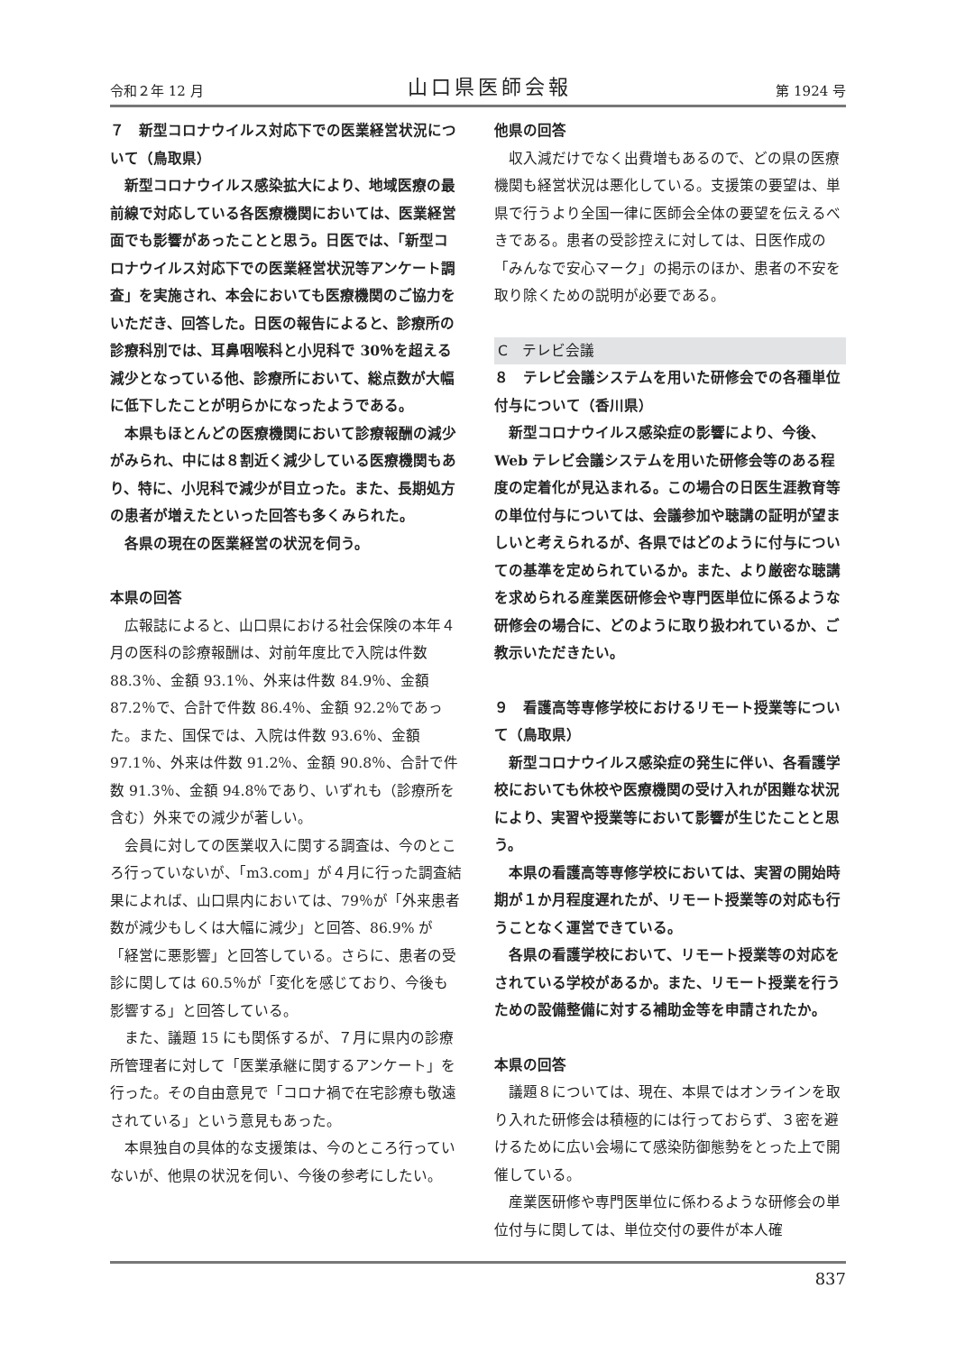令和２年 12 月 山口県医師会報 第 1924 号
７　新型コロナウイルス対応下での医業経営状況について（鳥取県）
新型コロナウイルス感染拡大により、地域医療の最前線で対応している各医療機関においては、医業経営面でも影響があったことと思う。日医では、「新型コロナウイルス対応下での医業経営状況等アンケート調査」を実施され、本会においても医療機関のご協力をいただき、回答した。日医の報告によると、診療所の診療科別では、耳鼻咽喉科と小児科で 30％を超える減少となっている他、診療所において、総点数が大幅に低下したことが明らかになったようである。
本県もほとんどの医療機関において診療報酬の減少がみられ、中には８割近く減少している医療機関もあり、特に、小児科で減少が目立った。また、長期処方の患者が増えたといった回答も多くみられた。
各県の現在の医業経営の状況を伺う。
本県の回答
広報誌によると、山口県における社会保険の本年４月の医科の診療報酬は、対前年度比で入院は件数 88.3％、金額 93.1％、外来は件数 84.9％、金額 87.2％で、合計で件数 86.4％、金額 92.2％であった。また、国保では、入院は件数 93.6％、金額 97.1％、外来は件数 91.2％、金額 90.8％、合計で件数 91.3％、金額 94.8％であり、いずれも（診療所を含む）外来での減少が著しい。
会員に対しての医業収入に関する調査は、今のところ行っていないが、「m3.com」が４月に行った調査結果によれば、山口県内においては、79％が「外来患者数が減少もしくは大幅に減少」と回答、86.9% が「経営に悪影響」と回答している。さらに、患者の受診に関しては 60.5％が「変化を感じており、今後も影響する」と回答している。
また、議題 15 にも関係するが、７月に県内の診療所管理者に対して「医業承継に関するアンケート」を行った。その自由意見で「コロナ禍で在宅診療も敬遠されている」という意見もあった。
本県独自の具体的な支援策は、今のところ行っていないが、他県の状況を伺い、今後の参考にしたい。
他県の回答
収入減だけでなく出費増もあるので、どの県の医療機関も経営状況は悪化している。支援策の要望は、単県で行うより全国一律に医師会全体の要望を伝えるべきである。患者の受診控えに対しては、日医作成の「みんなで安心マーク」の掲示のほか、患者の不安を取り除くための説明が必要である。
C　テレビ会議
８　テレビ会議システムを用いた研修会での各種単位付与について（香川県）
新型コロナウイルス感染症の影響により、今後、Web テレビ会議システムを用いた研修会等のある程度の定着化が見込まれる。この場合の日医生涯教育等の単位付与については、会議参加や聴講の証明が望ましいと考えられるが、各県ではどのように付与についての基準を定められているか。また、より厳密な聴講を求められる産業医研修会や専門医単位に係るような研修会の場合に、どのように取り扱われているか、ご教示いただきたい。
９　看護高等専修学校におけるリモート授業等について（鳥取県）
新型コロナウイルス感染症の発生に伴い、各看護学校においても休校や医療機関の受け入れが困難な状況により、実習や授業等において影響が生じたことと思う。
本県の看護高等専修学校においては、実習の開始時期が１か月程度遅れたが、リモート授業等の対応も行うことなく運営できている。
各県の看護学校において、リモート授業等の対応をされている学校があるか。また、リモート授業を行うための設備整備に対する補助金等を申請されたか。
本県の回答
議題８については、現在、本県ではオンラインを取り入れた研修会は積極的には行っておらず、３密を避けるために広い会場にて感染防御態勢をとった上で開催している。
産業医研修や専門医単位に係わるような研修会の単位付与に関しては、単位交付の要件が本人確
837